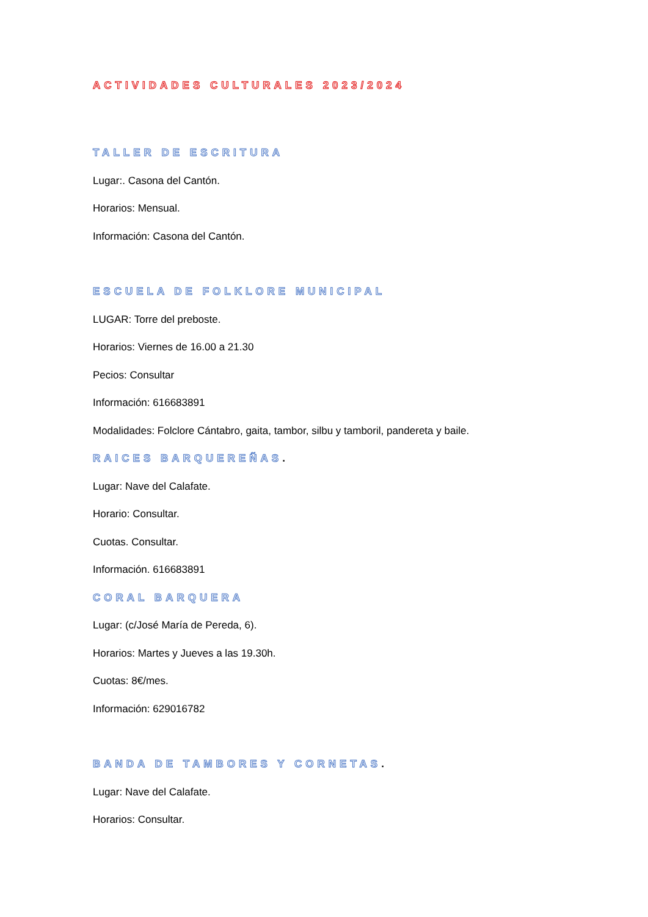ACTIVIDADES CULTURALES 2023/2024
TALLER DE ESCRITURA
Lugar:. Casona del Cantón.
Horarios: Mensual.
Información: Casona del Cantón.
ESCUELA DE FOLKLORE MUNICIPAL
LUGAR: Torre del preboste.
Horarios: Viernes de 16.00 a 21.30
Pecios: Consultar
Información: 616683891
Modalidades: Folclore Cántabro, gaita, tambor, silbu y tamboril, pandereta y baile.
RAICES BARQUEREÑAS.
Lugar: Nave del Calafate.
Horario: Consultar.
Cuotas. Consultar.
Información. 616683891
CORAL BARQUERA
Lugar: (c/José María de Pereda, 6).
Horarios: Martes y Jueves a las 19.30h.
Cuotas: 8€/mes.
Información: 629016782
BANDA DE TAMBORES Y CORNETAS.
Lugar: Nave del Calafate.
Horarios: Consultar.